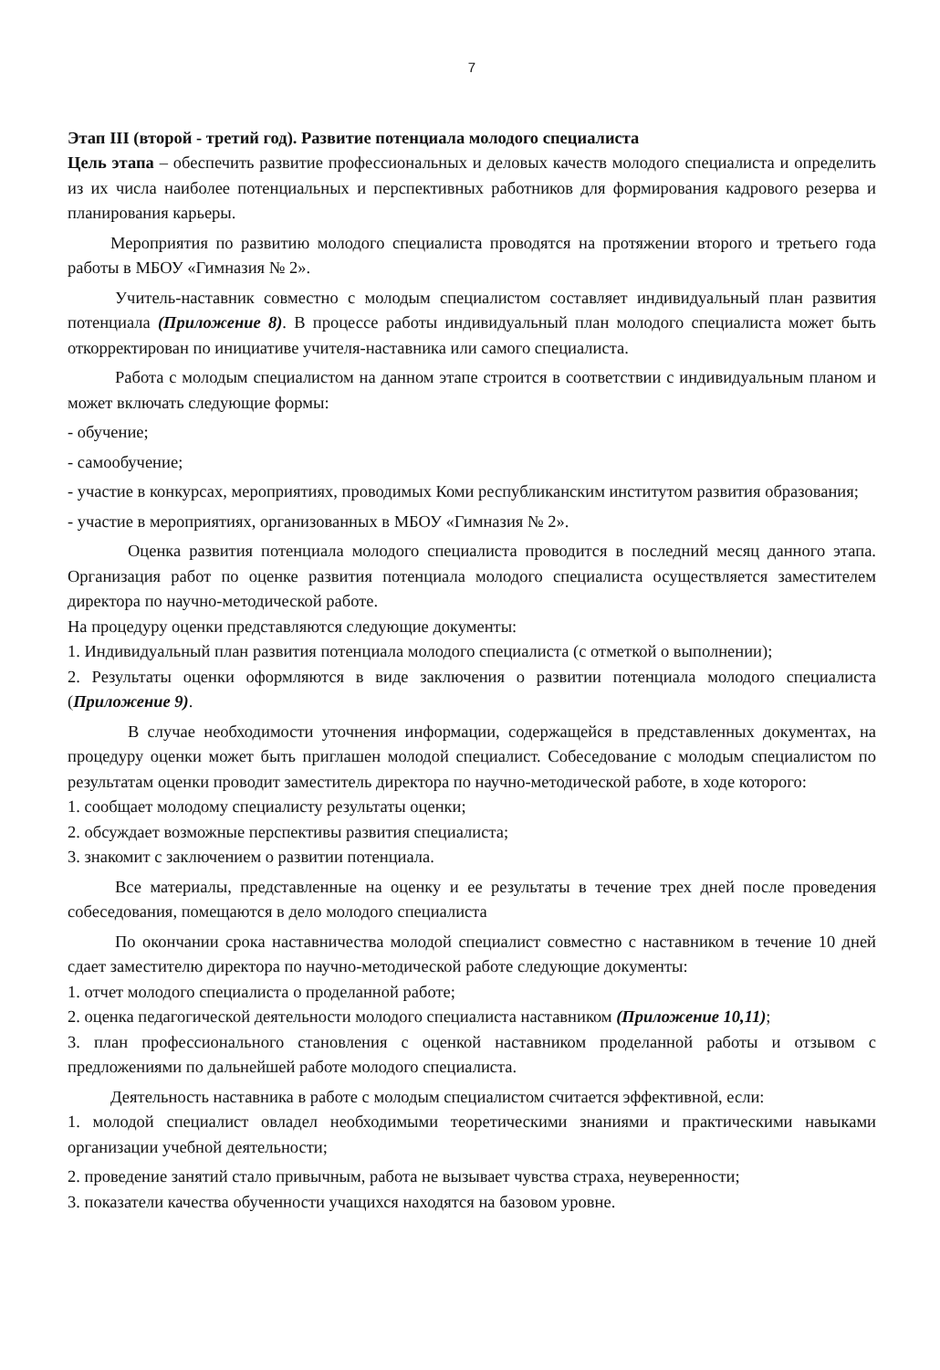7
Этап III (второй - третий год). Развитие потенциала молодого специалиста
Цель этапа – обеспечить развитие профессиональных и деловых качеств молодого специалиста и определить из их числа наиболее потенциальных и перспективных работников для формирования кадрового резерва и планирования карьеры.
Мероприятия по развитию молодого специалиста проводятся на протяжении второго и третьего года работы в МБОУ «Гимназия № 2».
Учитель-наставник совместно с молодым специалистом составляет индивидуальный план развития потенциала (Приложение 8). В процессе работы индивидуальный план молодого специалиста может быть откорректирован по инициативе учителя-наставника или самого специалиста.
Работа с молодым специалистом на данном этапе строится в соответствии с индивидуальным планом и может включать следующие формы:
- обучение;
- самообучение;
- участие в конкурсах, мероприятиях, проводимых Коми республиканским институтом развития образования;
- участие в мероприятиях, организованных в МБОУ «Гимназия № 2».
Оценка развития потенциала молодого специалиста проводится в последний месяц данного этапа. Организация работ по оценке развития потенциала молодого специалиста осуществляется заместителем директора по научно-методической работе.
На процедуру оценки представляются следующие документы:
1. Индивидуальный план развития потенциала молодого специалиста (с отметкой о выполнении);
2. Результаты оценки оформляются в виде заключения о развитии потенциала молодого специалиста (Приложение 9).
В случае необходимости уточнения информации, содержащейся в представленных документах, на процедуру оценки может быть приглашен молодой специалист. Собеседование с молодым специалистом по результатам оценки проводит заместитель директора по научно-методической работе, в ходе которого:
1. сообщает молодому специалисту результаты оценки;
2. обсуждает возможные перспективы развития специалиста;
3. знакомит с заключением о развитии потенциала.
Все материалы, представленные на оценку и ее результаты в течение трех дней после проведения собеседования, помещаются в дело молодого специалиста
По окончании срока наставничества молодой специалист совместно с наставником в течение 10 дней сдает заместителю директора по научно-методической работе следующие документы:
1. отчет молодого специалиста о проделанной работе;
2. оценка педагогической деятельности молодого специалиста наставником (Приложение 10,11);
3. план профессионального становления с оценкой наставником проделанной работы и отзывом с предложениями по дальнейшей работе молодого специалиста.
Деятельность наставника в работе с молодым специалистом считается эффективной, если:
1. молодой специалист овладел необходимыми теоретическими знаниями и практическими навыками организации учебной деятельности;
2. проведение занятий стало привычным, работа не вызывает чувства страха, неуверенности;
3. показатели качества обученности учащихся находятся на базовом уровне.